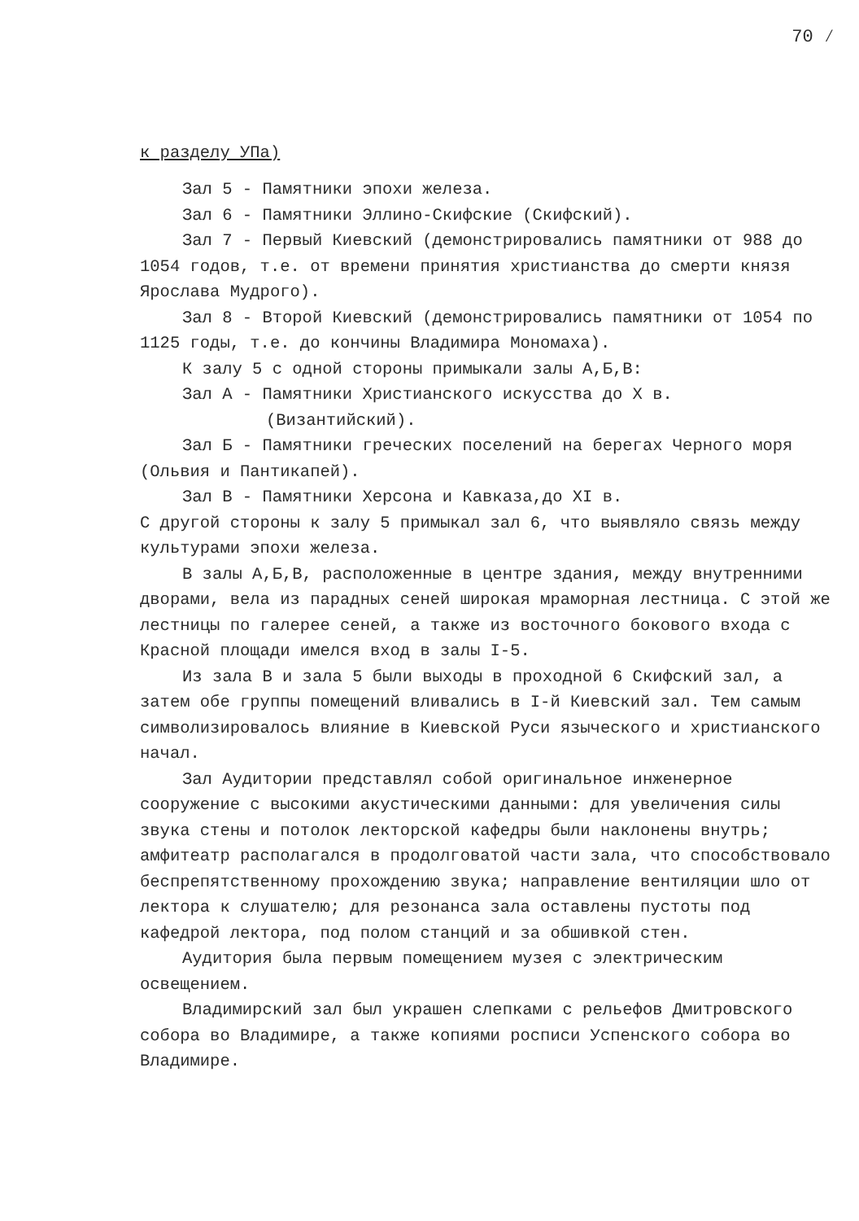70 ⁄
к разделу УПа)
Зал 5 - Памятники эпохи железа.
Зал 6 - Памятники Эллино-Скифские (Скифский).
Зал 7 - Первый Киевский (демонстрировались памятники от 988 до 1054 годов, т.е. от времени принятия христианства до смерти князя Ярослава Мудрого).
Зал 8 - Второй Киевский (демонстрировались памятники от 1054 по 1125 годы, т.е. до кончины Владимира Мономаха).
К залу 5 с одной стороны примыкали залы А,Б,В:
Зал А - Памятники Христианского искусства до Х в.
(Византийский).
Зал Б - Памятники греческих поселений на берегах Черного моря (Ольвия и Пантикапей).
Зал В - Памятники Херсона и Кавказа,до XI в.
С другой стороны к залу 5 примыкал зал 6, что выявляло связь между культурами эпохи железа.
В залы А,Б,В, расположенные в центре здания, между внутренними дворами, вела из парадных сеней широкая мраморная лестница. С этой же лестницы по галерее сеней, а также из восточного бокового входа с Красной площади имелся вход в залы I-5.
Из зала В и зала 5 были выходы в проходной 6 Скифский зал, а затем обе группы помещений вливались в I-й Киевский зал. Тем самым символизировалось влияние в Киевской Руси языческого и христианского начал.
Зал Аудитории представлял собой оригинальное инженерное сооружение с высокими акустическими данными: для увеличения силы звука стены и потолок лекторской кафедры были наклонены внутрь; амфитеатр располагался в продолговатой части зала, что способствовало беспрепятственному прохождению звука; направление вентиляции шло от лектора к слушателю; для резонанса зала оставлены пустоты под кафедрой лектора, под полом станций и за обшивкой стен.
Аудитория была первым помещением музея с электрическим освещением.
Владимирский зал был украшен слепками с рельефов Дмитровского собора во Владимире, а также копиями росписи Успенского собора во Владимире.